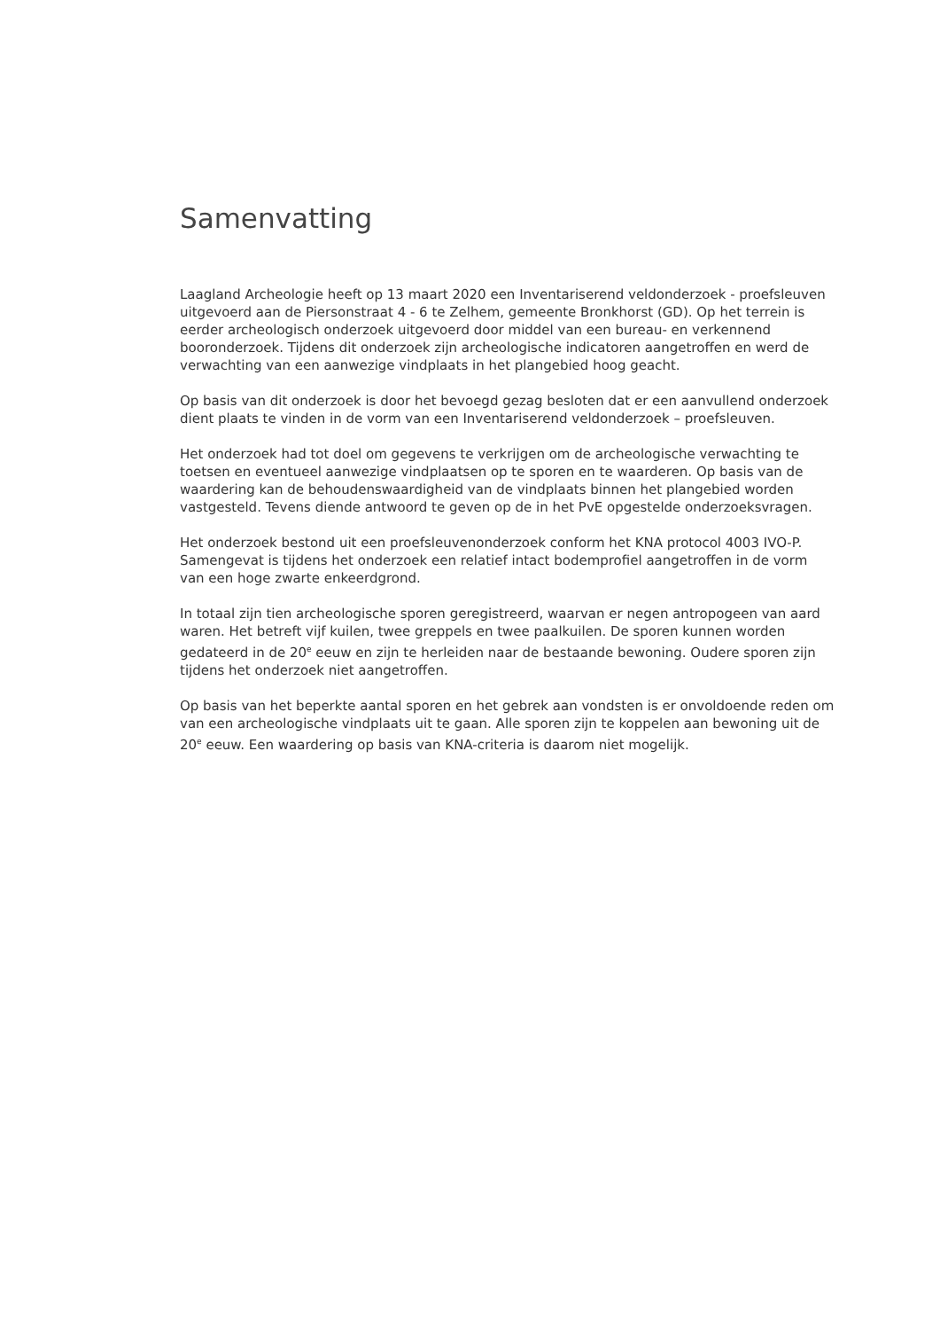Samenvatting
Laagland Archeologie heeft op 13 maart 2020 een Inventariserend veldonderzoek - proefsleuven uitgevoerd aan de Piersonstraat 4 - 6 te Zelhem, gemeente Bronkhorst (GD). Op het terrein is eerder archeologisch onderzoek uitgevoerd door middel van een bureau- en verkennend booronderzoek. Tijdens dit onderzoek zijn archeologische indicatoren aangetroffen en werd de verwachting van een aanwezige vindplaats in het plangebied hoog geacht.
Op basis van dit onderzoek is door het bevoegd gezag besloten dat er een aanvullend onderzoek dient plaats te vinden in de vorm van een Inventariserend veldonderzoek – proefsleuven.
Het onderzoek had tot doel om gegevens te verkrijgen om de archeologische verwachting te toetsen en eventueel aanwezige vindplaatsen op te sporen en te waarderen. Op basis van de waardering kan de behoudenswaardigheid van de vindplaats binnen het plangebied worden vastgesteld. Tevens diende antwoord te geven op de in het PvE opgestelde onderzoeksvragen.
Het onderzoek bestond uit een proefsleuvenonderzoek conform het KNA protocol 4003 IVO-P. Samengevat is tijdens het onderzoek een relatief intact bodemprofiel aangetroffen in de vorm van een hoge zwarte enkeerdgrond.
In totaal zijn tien archeologische sporen geregistreerd, waarvan er negen antropogeen van aard waren. Het betreft vijf kuilen, twee greppels en twee paalkuilen. De sporen kunnen worden gedateerd in de 20<sup>e</sup> eeuw en zijn te herleiden naar de bestaande bewoning. Oudere sporen zijn tijdens het onderzoek niet aangetroffen.
Op basis van het beperkte aantal sporen en het gebrek aan vondsten is er onvoldoende reden om van een archeologische vindplaats uit te gaan. Alle sporen zijn te koppelen aan bewoning uit de 20<sup>e</sup> eeuw. Een waardering op basis van KNA-criteria is daarom niet mogelijk.